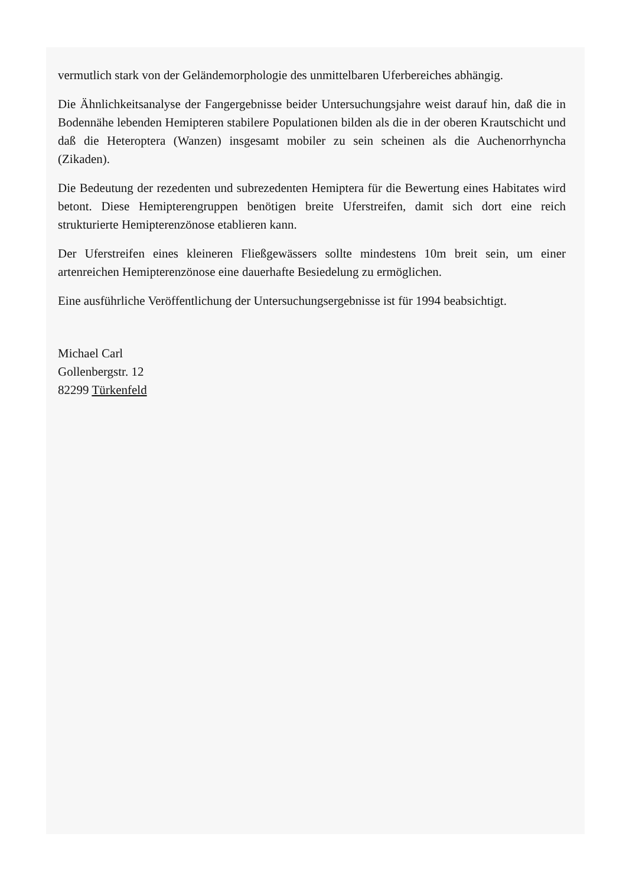vermutlich stark von der Geländemorphologie des unmittelbaren Uferbereiches abhängig.
Die Ähnlichkeitsanalyse der Fangergebnisse beider Untersuchungsjahre weist darauf hin, daß die in Bodennähe lebenden Hemipteren stabilere Populationen bilden als die in der oberen Krautschicht und daß die Heteroptera (Wanzen) insgesamt mobiler zu sein scheinen als die Auchenorrhyncha (Zikaden).
Die Bedeutung der rezedenten und subrezedenten Hemiptera für die Bewertung eines Habitates wird betont. Diese Hemipterengruppen benötigen breite Uferstreifen, damit sich dort eine reich strukturierte Hemipterenzönose etablieren kann.
Der Uferstreifen eines kleineren Fließgewässers sollte mindestens 10m breit sein, um einer artenreichen Hemipterenzönose eine dauerhafte Besiedelung zu ermöglichen.
Eine ausführliche Veröffentlichung der Untersuchungsergebnisse ist für 1994 beabsichtigt.
Michael Carl
Gollenbergstr. 12
82299 Türkenfeld